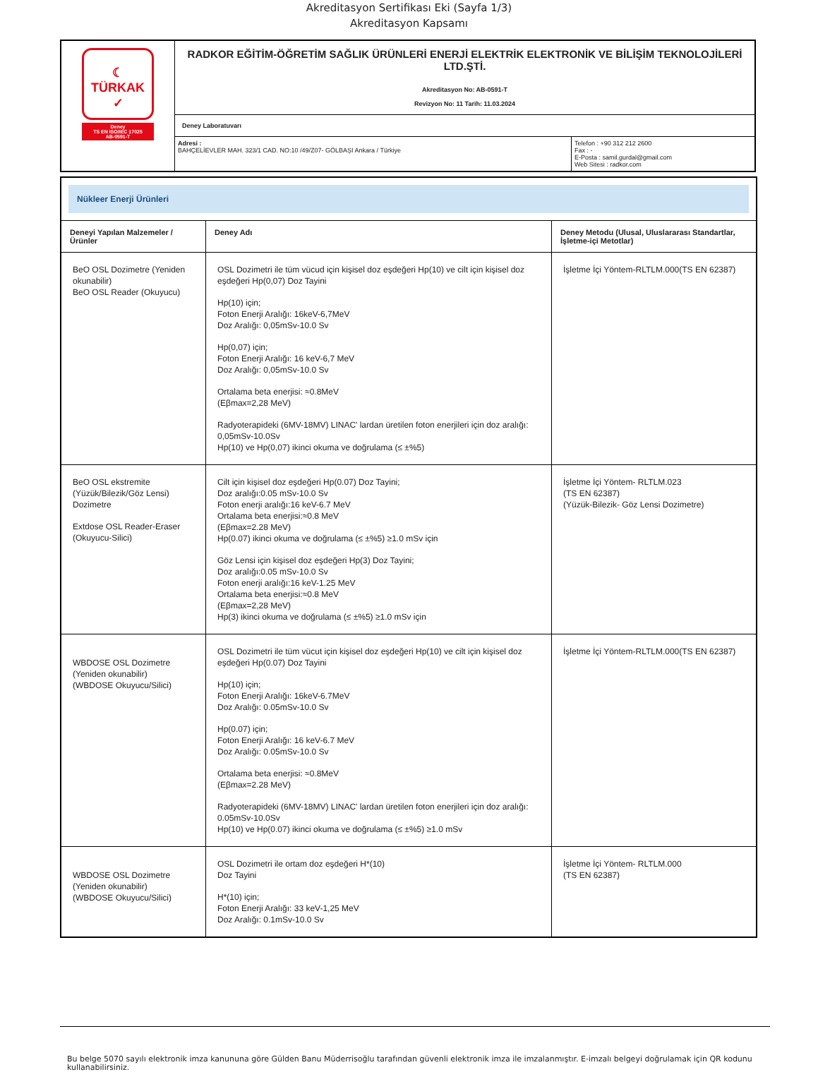Akreditasyon Sertifikası Eki (Sayfa 1/3)
Akreditasyon Kapsamı
| ☾ TÜRKAK ✓ Deney TS EN ISO/IEC 17025 AB-0591-T | RADKOR EĞİTİM-ÖĞRETİM SAĞLIK ÜRÜNLERİ ENERJİ ELEKTRİK ELEKTRONİK VE BİLİŞİM TEKNOLOJİLERİ LTD.ŞTİ. Akreditasyon No: AB-0591-T Revizyon No: 11 Tarih: 11.03.2024 | |
| | Deney Laboratuvarı | |
| | Adresi : BAHÇELİEVLER MAH. 323/1 CAD. NO:10 /49/Z07- GÖLBAŞI Ankara / Türkiye | Telefon : +90 312 212 2600 Fax : - E-Posta : samil.gurdal@gmail.com Web Sitesi : radkor.com |
| Nükleer Enerji Ürünleri | | |
| Deneyi Yapılan Malzemeler / Ürünler | Deney Adı | Deney Metodu (Ulusal, Uluslararası Standartlar, İşletme-içi Metotlar) |
| BeO OSL Dozimetre (Yeniden okunabilir) BeO OSL Reader (Okuyucu) | OSL Dozimetri ile tüm vücud için kişisel doz eşdeğeri Hp(10) ve cilt için kişisel doz eşdeğeri Hp(0,07) Doz Tayini Hp(10) için; Foton Enerji Aralığı: 16keV-6,7MeV Doz Aralığı: 0,05mSv-10.0 Sv Hp(0,07) için; Foton Enerji Aralığı: 16 keV-6,7 MeV Doz Aralığı: 0,05mSv-10.0 Sv Ortalama beta enerjisi: ≈0.8MeV (Eβmax=2,28 MeV) Radyoterapideki (6MV-18MV) LINAC' lardan üretilen foton enerjileri için doz aralığı: 0,05mSv-10.0Sv Hp(10) ve Hp(0,07) ikinci okuma ve doğrulama (≤ ±%5) | İşletme İçi Yöntem-RLTLM.000(TS EN 62387) |
| BeO OSL ekstremite (Yüzük/Bilezik/Göz Lensi) Dozimetre Extdose OSL Reader-Eraser (Okuyucu-Silici) | Cilt için kişisel doz eşdeğeri Hp(0.07) Doz Tayini; Doz aralığı:0.05 mSv-10.0 Sv Foton enerji aralığı:16 keV-6.7 MeV Ortalama beta enerjisi:≈0.8 MeV (Eβmax=2.28 MeV) Hp(0.07) ikinci okuma ve doğrulama (≤ ±%5) ≥1.0 mSv için Göz Lensi için kişisel doz eşdeğeri Hp(3) Doz Tayini; Doz aralığı:0.05 mSv-10.0 Sv Foton enerji aralığı:16 keV-1.25 MeV Ortalama beta enerjisi:≈0.8 MeV (Eβmax=2,28 MeV) Hp(3) ikinci okuma ve doğrulama (≤ ±%5) ≥1.0 mSv için | İşletme İçi Yöntem- RLTLM.023 (TS EN 62387) (Yüzük-Bilezik- Göz Lensi Dozimetre) |
| WBDOSE OSL Dozimetre (Yeniden okunabilir) (WBDOSE Okuyucu/Silici) | OSL Dozimetri ile tüm vücut için kişisel doz eşdeğeri Hp(10) ve cilt için kişisel doz eşdeğeri Hp(0.07) Doz Tayini Hp(10) için; Foton Enerji Aralığı: 16keV-6.7MeV Doz Aralığı: 0.05mSv-10.0 Sv Hp(0.07) için; Foton Enerji Aralığı: 16 keV-6.7 MeV Doz Aralığı: 0.05mSv-10.0 Sv Ortalama beta enerjisi: ≈0.8MeV (Eβmax=2.28 MeV) Radyoterapideki (6MV-18MV) LINAC' lardan üretilen foton enerjileri için doz aralığı: 0.05mSv-10.0Sv Hp(10) ve Hp(0.07) ikinci okuma ve doğrulama (≤ ±%5) ≥1.0 mSv | İşletme İçi Yöntem-RLTLM.000(TS EN 62387) |
| WBDOSE OSL Dozimetre (Yeniden okunabilir) (WBDOSE Okuyucu/Silici) | OSL Dozimetri ile ortam doz eşdeğeri H*(10) Doz Tayini H*(10) için; Foton Enerji Aralığı: 33 keV-1,25 MeV Doz Aralığı: 0.1mSv-10.0 Sv | İşletme İçi Yöntem- RLTLM.000 (TS EN 62387) |
Bu belge 5070 sayılı elektronik imza kanununa göre Gülden Banu Müderrisoğlu tarafından güvenli elektronik imza ile imzalanmıştır. E-imzalı belgeyi doğrulamak için QR kodunu kullanabilirsiniz.